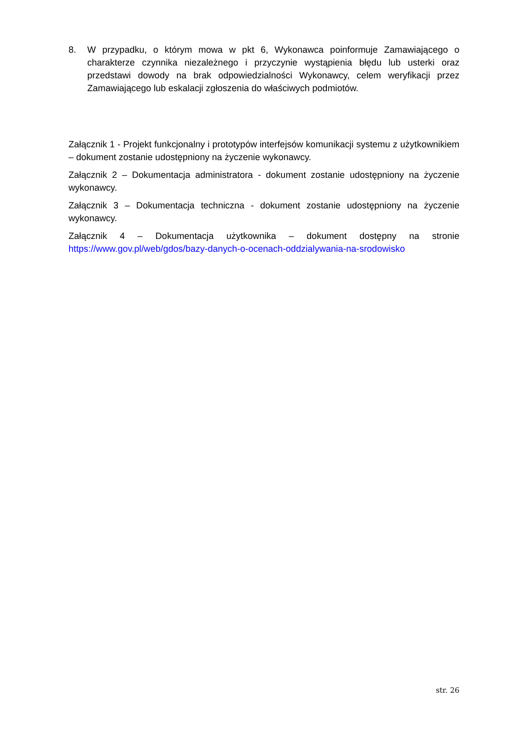8. W przypadku, o którym mowa w pkt 6, Wykonawca poinformuje Zamawiającego o charakterze czynnika niezależnego i przyczynie wystąpienia błędu lub usterki oraz przedstawi dowody na brak odpowiedzialności Wykonawcy, celem weryfikacji przez Zamawiającego lub eskalacji zgłoszenia do właściwych podmiotów.
Załącznik 1 - Projekt funkcjonalny i prototypów interfejsów komunikacji systemu z użytkownikiem – dokument zostanie udostępniony na życzenie wykonawcy.
Załącznik 2 – Dokumentacja administratora - dokument zostanie udostępniony na życzenie wykonawcy.
Załącznik 3 – Dokumentacja techniczna - dokument zostanie udostępniony na życzenie wykonawcy.
Załącznik 4 – Dokumentacja użytkownika – dokument dostępny na stronie https://www.gov.pl/web/gdos/bazy-danych-o-ocenach-oddzialywania-na-srodowisko
str. 26